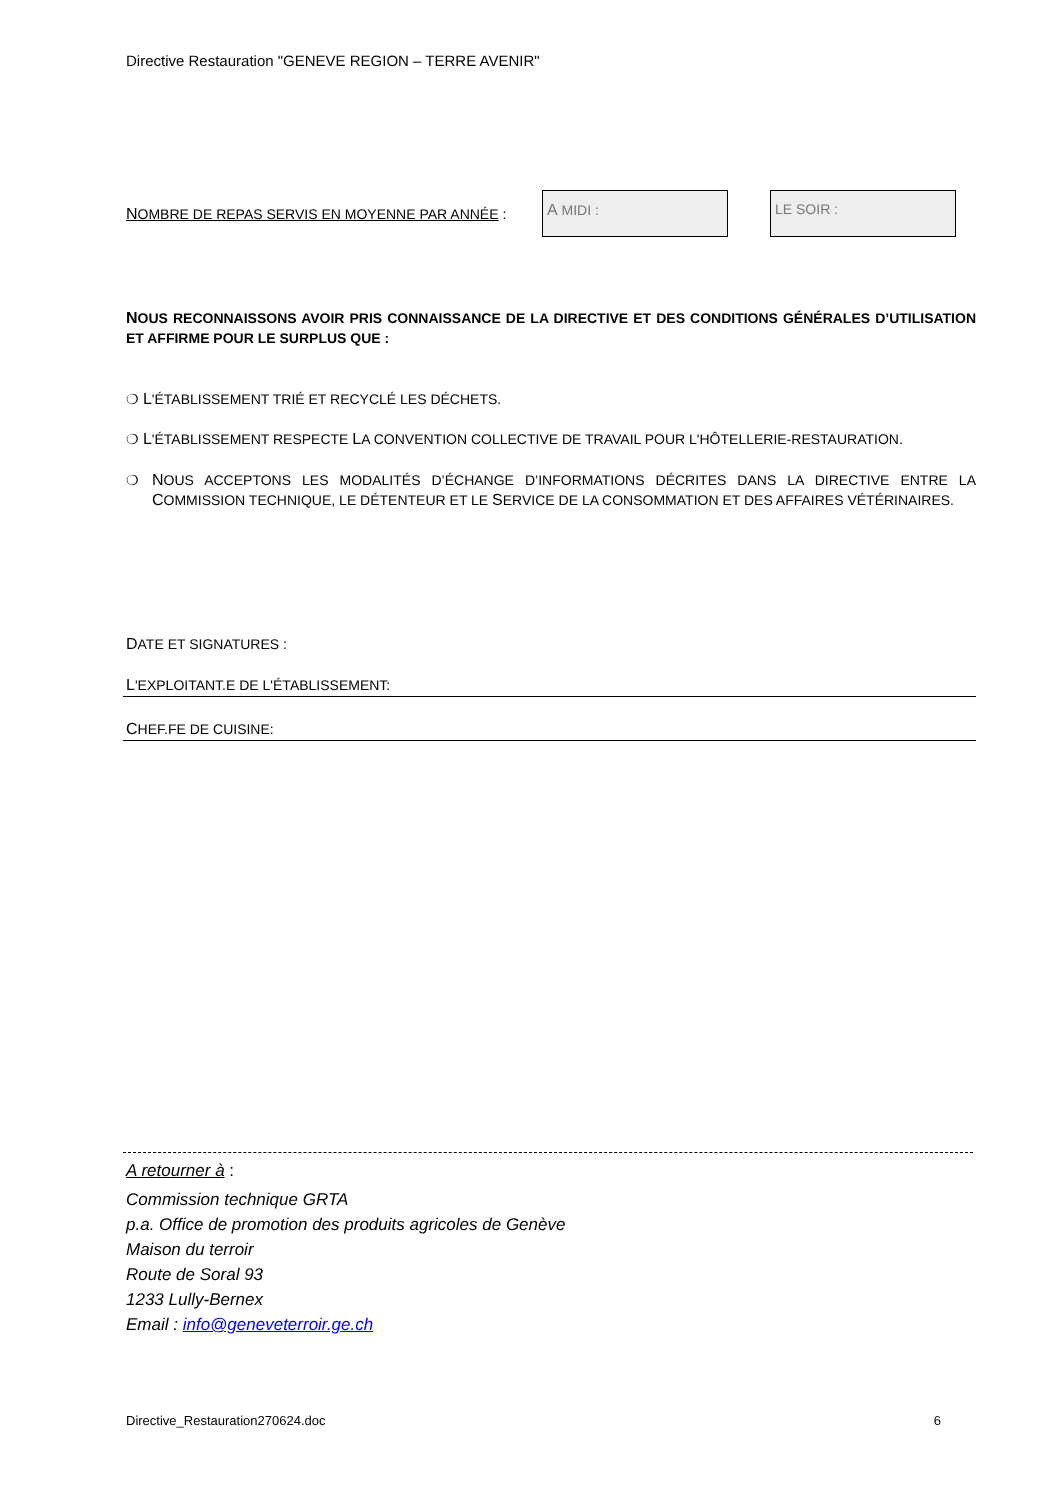Directive Restauration "GENEVE REGION – TERRE AVENIR"
NOMBRE DE REPAS SERVIS EN MOYENNE PAR ANNÉE : A MIDI : LE SOIR :
NOUS RECONNAISSONS AVOIR PRIS CONNAISSANCE DE LA DIRECTIVE ET DES CONDITIONS GÉNÉRALES D’UTILISATION ET AFFIRME POUR LE SURPLUS QUE :
❍ L'ÉTABLISSEMENT TRIÉ ET RECYCLÉ LES DÉCHETS.
❍ L'ÉTABLISSEMENT RESPECTE LA CONVENTION COLLECTIVE DE TRAVAIL POUR L'HÔTELLERIE-RESTAURATION.
❍ NOUS ACCEPTONS LES MODALITÉS D’ÉCHANGE D’INFORMATIONS DÉCRITES DANS LA DIRECTIVE ENTRE LA COMMISSION TECHNIQUE, LE DÉTENTEUR ET LE SERVICE DE LA CONSOMMATION ET DES AFFAIRES VÉTÉRINAIRES.
DATE ET SIGNATURES :
L'EXPLOITANT.E DE L'ÉTABLISSEMENT:
CHEF.FE DE CUISINE:
A retourner à :
Commission technique GRTA
p.a. Office de promotion des produits agricoles de Genève
Maison du terroir
Route de Soral 93
1233 Lully-Bernex
Email : info@geneveterroir.ge.ch
Directive_Restauration270624.doc 6